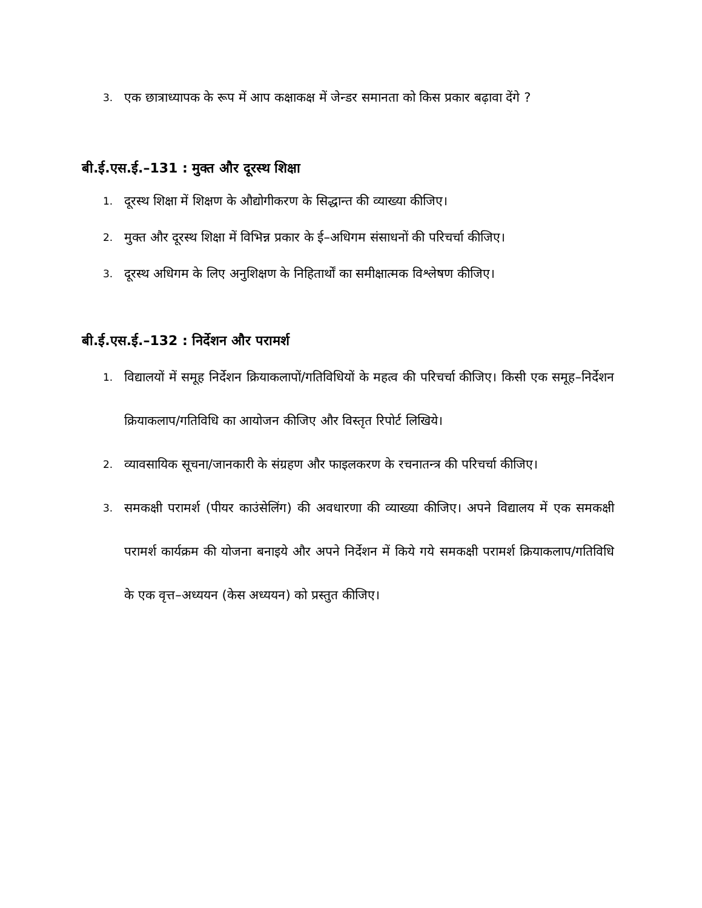3. एक छात्राध्यापक के रूप में आप कक्षाकक्ष में जेन्डर समानता को किस प्रकार बढ़ावा देंगे ?
बी.ई.एस.ई.–131 : मुक्त और दूरस्थ शिक्षा
1. दूरस्थ शिक्षा में शिक्षण के औद्योगीकरण के सिद्धान्त की व्याख्या कीजिए।
2. मुक्त और दूरस्थ शिक्षा में विभिन्न प्रकार के ई–अधिगम संसाधनों की परिचर्चा कीजिए।
3. दूरस्थ अधिगम के लिए अनुशिक्षण के निहितार्थों का समीक्षात्मक विश्लेषण कीजिए।
बी.ई.एस.ई.–132 : निर्देशन और परामर्श
1. विद्यालयों में समूह निर्देशन क्रियाकलापों/गतिविधियों के महत्व की परिचर्चा कीजिए। किसी एक समूह–निर्देशन क्रियाकलाप/गतिविधि का आयोजन कीजिए और विस्तृत रिपोर्ट लिखिये।
2. व्यावसायिक सूचना/जानकारी के संग्रहण और फाइलकरण के रचनातन्त्र की परिचर्चा कीजिए।
3. समकक्षी परामर्श (पीयर काउंसेलिंग) की अवधारणा की व्याख्या कीजिए। अपने विद्यालय में एक समकक्षी परामर्श कार्यक्रम की योजना बनाइये और अपने निर्देशन में किये गये समकक्षी परामर्श क्रियाकलाप/गतिविधि के एक वृत्त–अध्ययन (केस अध्ययन) को प्रस्तुत कीजिए।